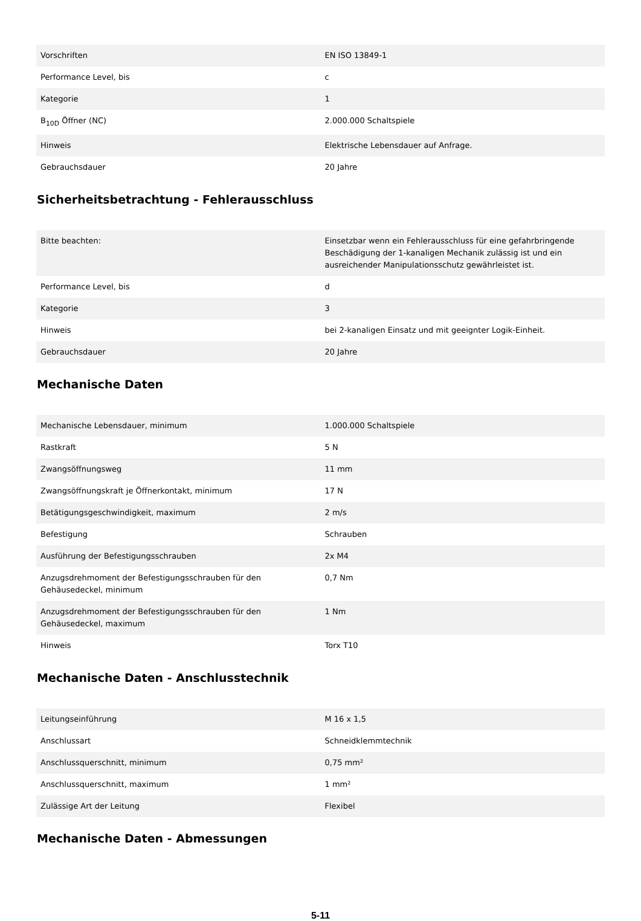| Vorschriften | EN ISO 13849-1 |
| Performance Level, bis | c |
| Kategorie | 1 |
| B<sub>10D</sub> Öffner (NC) | 2.000.000 Schaltspiele |
| Hinweis | Elektrische Lebensdauer auf Anfrage. |
| Gebrauchsdauer | 20 Jahre |
Sicherheitsbetrachtung - Fehlerausschluss
| Bitte beachten: | Einsetzbar wenn ein Fehlerausschluss für eine gefahrbringende Beschädigung der 1-kanaligen Mechanik zulässig ist und ein ausreichender Manipulationsschutz gewährleistet ist. |
| Performance Level, bis | d |
| Kategorie | 3 |
| Hinweis | bei 2-kanaligen Einsatz und mit geeignter Logik-Einheit. |
| Gebrauchsdauer | 20 Jahre |
Mechanische Daten
| Mechanische Lebensdauer, minimum | 1.000.000 Schaltspiele |
| Rastkraft | 5 N |
| Zwangsöffnungsweg | 11 mm |
| Zwangsöffnungskraft je Öffnerkontakt, minimum | 17 N |
| Betätigungsgeschwindigkeit, maximum | 2 m/s |
| Befestigung | Schrauben |
| Ausführung der Befestigungsschrauben | 2x M4 |
| Anzugsdrehmoment der Befestigungsschrauben für den Gehäusedeckel, minimum | 0,7 Nm |
| Anzugsdrehmoment der Befestigungsschrauben für den Gehäusedeckel, maximum | 1 Nm |
| Hinweis | Torx T10 |
Mechanische Daten - Anschlusstechnik
| Leitungseinführung | M 16 x 1,5 |
| Anschlussart | Schneidklemmtechnik |
| Anschlussquerschnitt, minimum | 0,75 mm² |
| Anschlussquerschnitt, maximum | 1 mm² |
| Zulässige Art der Leitung | Flexibel |
Mechanische Daten - Abmessungen
5-11